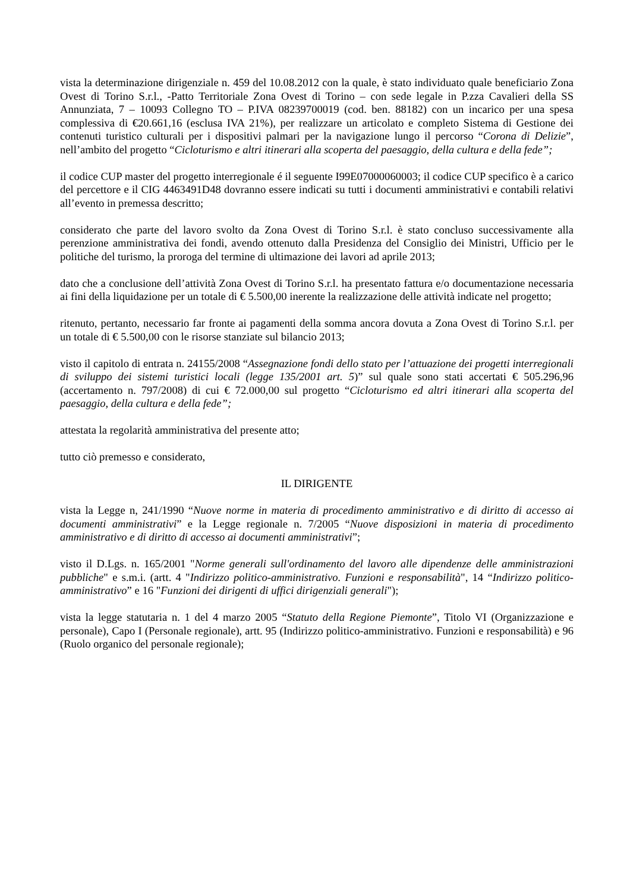vista la determinazione dirigenziale n. 459 del 10.08.2012 con la quale, è stato individuato quale beneficiario Zona Ovest di Torino S.r.l., -Patto Territoriale Zona Ovest di Torino – con sede legale in P.zza Cavalieri della SS Annunziata, 7 – 10093 Collegno TO – P.IVA 08239700019 (cod. ben. 88182) con un incarico per una spesa complessiva di €20.661,16 (esclusa IVA 21%), per realizzare un articolato e completo Sistema di Gestione dei contenuti turistico culturali per i dispositivi palmari per la navigazione lungo il percorso “Corona di Delizie”, nell’ambito del progetto “Cicloturismo e altri itinerari alla scoperta del paesaggio, della cultura e della fede”;
il codice CUP master del progetto interregionale é il seguente I99E07000060003; il codice CUP specifico è a carico del percettore e il CIG 4463491D48 dovranno essere indicati su tutti i documenti amministrativi e contabili relativi all’evento in premessa descritto;
considerato che parte del lavoro svolto da Zona Ovest di Torino S.r.l. è stato concluso successivamente alla perenzione amministrativa dei fondi, avendo ottenuto dalla Presidenza del Consiglio dei Ministri, Ufficio per le politiche del turismo, la proroga del termine di ultimazione dei lavori ad aprile 2013;
dato che a conclusione dell’attività Zona Ovest di Torino S.r.l. ha presentato fattura e/o documentazione necessaria ai fini della liquidazione per un totale di € 5.500,00 inerente la realizzazione delle attività indicate nel progetto;
ritenuto, pertanto, necessario far fronte ai pagamenti della somma ancora dovuta a Zona Ovest di Torino S.r.l. per un totale di € 5.500,00 con le risorse stanziate sul bilancio 2013;
visto il capitolo di entrata n. 24155/2008 “Assegnazione fondi dello stato per l’attuazione dei progetti interregionali di sviluppo dei sistemi turistici locali (legge 135/2001 art. 5)” sul quale sono stati accertati € 505.296,96 (accertamento n. 797/2008) di cui € 72.000,00 sul progetto “Cicloturismo ed altri itinerari alla scoperta del paesaggio, della cultura e della fede”;
attestata la regolarità amministrativa del presente atto;
tutto ciò premesso e considerato,
IL DIRIGENTE
vista la Legge n, 241/1990 “Nuove norme in materia di procedimento amministrativo e di diritto di accesso ai documenti amministrativi” e la Legge regionale n. 7/2005 “Nuove disposizioni in materia di procedimento amministrativo e di diritto di accesso ai documenti amministrativi”;
visto il D.Lgs. n. 165/2001 "Norme generali sull'ordinamento del lavoro alle dipendenze delle amministrazioni pubbliche" e s.m.i. (artt. 4 "Indirizzo politico-amministrativo. Funzioni e responsabilità", 14 “Indirizzo politico-amministrativo” e 16 "Funzioni dei dirigenti di uffici dirigenziali generali");
vista la legge statutaria n. 1 del 4 marzo 2005 “Statuto della Regione Piemonte”, Titolo VI (Organizzazione e personale), Capo I (Personale regionale), artt. 95 (Indirizzo politico-amministrativo. Funzioni e responsabilità) e 96 (Ruolo organico del personale regionale);